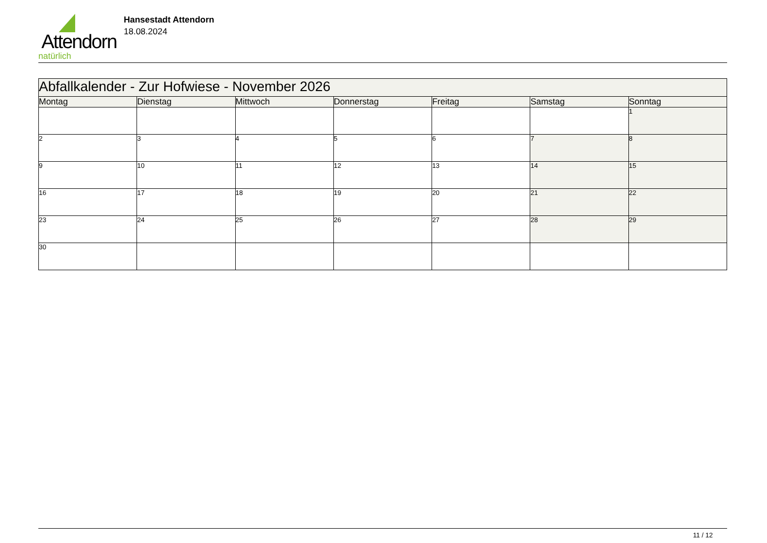Attendorn
natürlich
Hansestadt Attendorn
18.08.2024
| Abfallkalender - Zur Hofwiese - November 2026 | | | | | | |
| Montag | Dienstag | Mittwoch | Donnerstag | Freitag | Samstag | Sonntag |
| | | | | | | 1 |
| 2 | 3 | 4 | 5 | 6 | 7 | 8 |
| 9 | 10 | 11 | 12 | 13 | 14 | 15 |
| 16 | 17 | 18 | 19 | 20 | 21 | 22 |
| 23 | 24 | 25 | 26 | 27 | 28 | 29 |
| 30 | | | | | | |
11 / 12